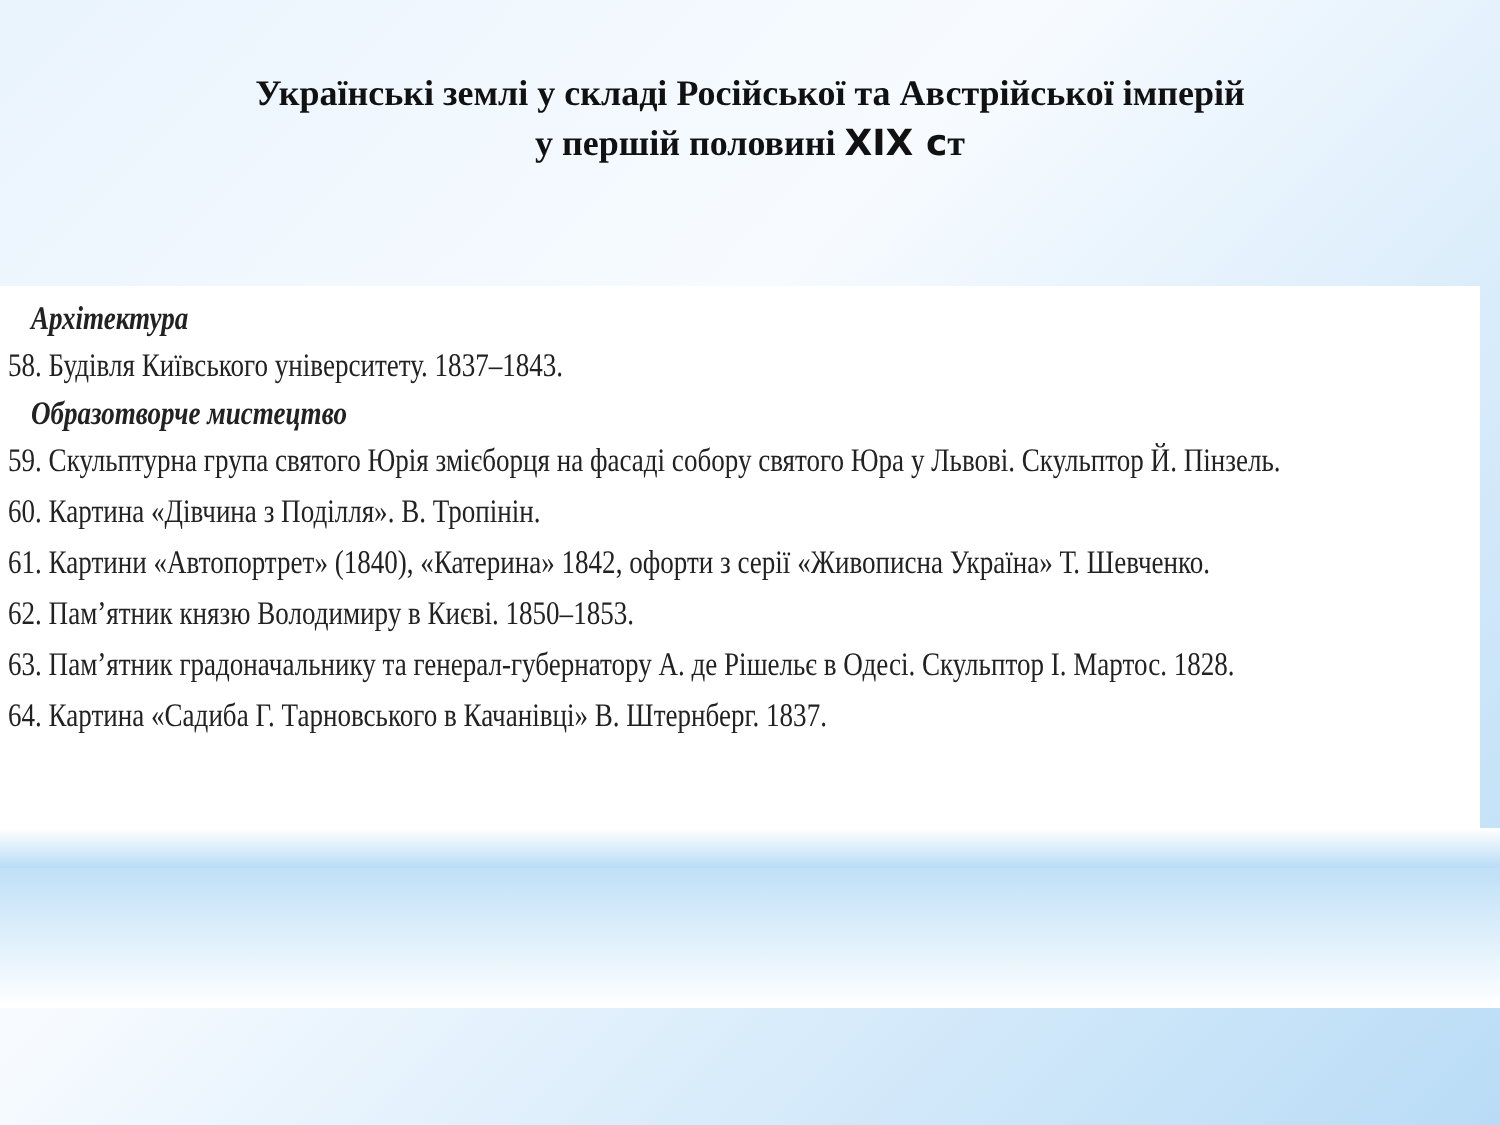Українські землі у складі Російської та Австрійської імперій
у першій половині XIX ст
Архітектура
58. Будівля Київського університету. 1837–1843.
Образотворче мистецтво
59. Скульптурна група святого Юрія змієборця на фасаді собору святого Юра у Львові. Скульптор Й. Пінзель.
60. Картина «Дівчина з Поділля». В. Тропінін.
61. Картини «Автопортрет» (1840), «Катерина» 1842, офорти з серії «Живописна Україна» Т. Шевченко.
62. Пам’ятник князю Володимиру в Києві. 1850–1853.
63. Пам’ятник градоначальнику та генерал-губернатору А. де Рішельє в Одесі. Скульптор І. Мартос. 1828.
64. Картина «Садиба Г. Тарновського в Качанівці» В. Штернберг. 1837.